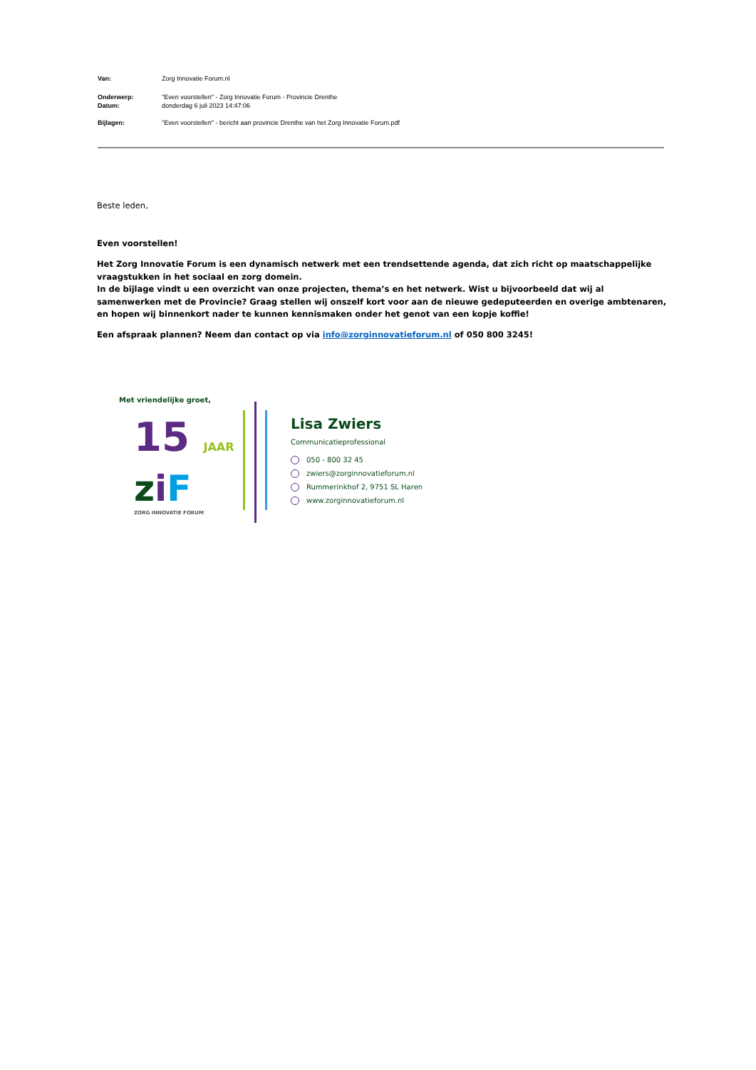| Van: | Zorg Innovatie Forum.nl |
| Onderwerp: | "Even voorstellen" - Zorg Innovatie Forum - Provincie Drenthe |
| Datum: | donderdag 6 juli 2023 14:47:06 |
| Bijlagen: | "Even voorstellen" - bericht aan provincie Drenthe van het Zorg Innovatie Forum.pdf |
Beste leden,
Even voorstellen!
Het Zorg Innovatie Forum is een dynamisch netwerk met een trendsettende agenda, dat zich richt op maatschappelijke vraagstukken in het sociaal en zorg domein.
In de bijlage vindt u een overzicht van onze projecten, thema’s en het netwerk. Wist u bijvoorbeeld dat wij al samenwerken met de Provincie? Graag stellen wij onszelf kort voor aan de nieuwe gedeputeerden en overige ambtenaren, en hopen wij binnenkort nader te kunnen kennismaken onder het genot van een kopje koffie!
Een afspraak plannen? Neem dan contact op via info@zorginnovatieforum.nl of 050 800 3245!
Met vriendelijke groet,
15 JAAR
ziF
ZORG INNOVATIE FORUM
Lisa Zwiers
Communicatieprofessional
050 - 800 32 45
zwiers@zorginnovatieforum.nl
Rummerinkhof 2, 9751 SL Haren
www.zorginnovatieforum.nl